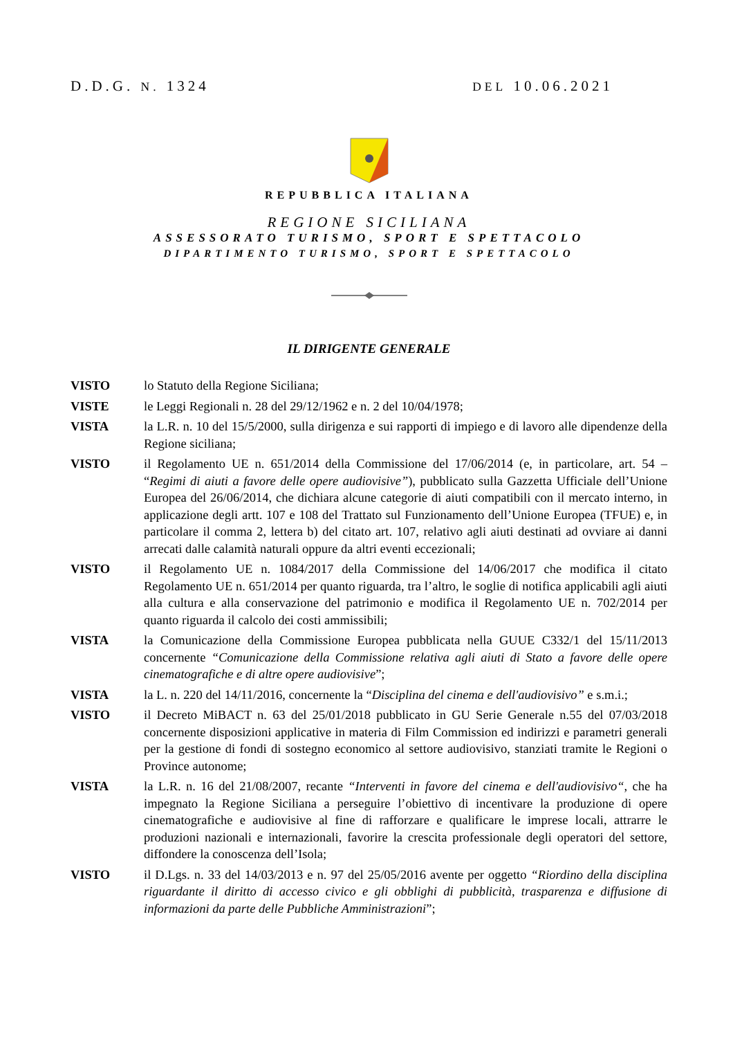D.D.G. N. 1324 DEL 10.06.2021
REPUBBLICA ITALIANA
REGIONE SICILIANA
ASSESSORATO TURISMO, SPORT E SPETTACOLO
DIPARTIMENTO TURISMO, SPORT E SPETTACOLO
IL DIRIGENTE GENERALE
VISTO lo Statuto della Regione Siciliana;
VISTE le Leggi Regionali n. 28 del 29/12/1962 e n. 2 del 10/04/1978;
VISTA la L.R. n. 10 del 15/5/2000, sulla dirigenza e sui rapporti di impiego e di lavoro alle dipendenze della Regione siciliana;
VISTO il Regolamento UE n. 651/2014 della Commissione del 17/06/2014 (e, in particolare, art. 54 – “Regimi di aiuti a favore delle opere audiovisive”), pubblicato sulla Gazzetta Ufficiale dell’Unione Europea del 26/06/2014, che dichiara alcune categorie di aiuti compatibili con il mercato interno, in applicazione degli artt. 107 e 108 del Trattato sul Funzionamento dell’Unione Europea (TFUE) e, in particolare il comma 2, lettera b) del citato art. 107, relativo agli aiuti destinati ad ovviare ai danni arrecati dalle calamità naturali oppure da altri eventi eccezionali;
VISTO il Regolamento UE n. 1084/2017 della Commissione del 14/06/2017 che modifica il citato Regolamento UE n. 651/2014 per quanto riguarda, tra l’altro, le soglie di notifica applicabili agli aiuti alla cultura e alla conservazione del patrimonio e modifica il Regolamento UE n. 702/2014 per quanto riguarda il calcolo dei costi ammissibili;
VISTA la Comunicazione della Commissione Europea pubblicata nella GUUE C332/1 del 15/11/2013 concernente “Comunicazione della Commissione relativa agli aiuti di Stato a favore delle opere cinematografiche e di altre opere audiovisive”;
VISTA la L. n. 220 del 14/11/2016, concernente la “Disciplina del cinema e dell'audiovisivo” e s.m.i.;
VISTO il Decreto MiBACT n. 63 del 25/01/2018 pubblicato in GU Serie Generale n.55 del 07/03/2018 concernente disposizioni applicative in materia di Film Commission ed indirizzi e parametri generali per la gestione di fondi di sostegno economico al settore audiovisivo, stanziati tramite le Regioni o Province autonome;
VISTA la L.R. n. 16 del 21/08/2007, recante “Interventi in favore del cinema e dell'audiovisivo“, che ha impegnato la Regione Siciliana a perseguire l’obiettivo di incentivare la produzione di opere cinematografiche e audiovisive al fine di rafforzare e qualificare le imprese locali, attrarre le produzioni nazionali e internazionali, favorire la crescita professionale degli operatori del settore, diffondere la conoscenza dell’Isola;
VISTO il D.Lgs. n. 33 del 14/03/2013 e n. 97 del 25/05/2016 avente per oggetto “Riordino della disciplina riguardante il diritto di accesso civico e gli obblighi di pubblicità, trasparenza e diffusione di informazioni da parte delle Pubbliche Amministrazioni”;